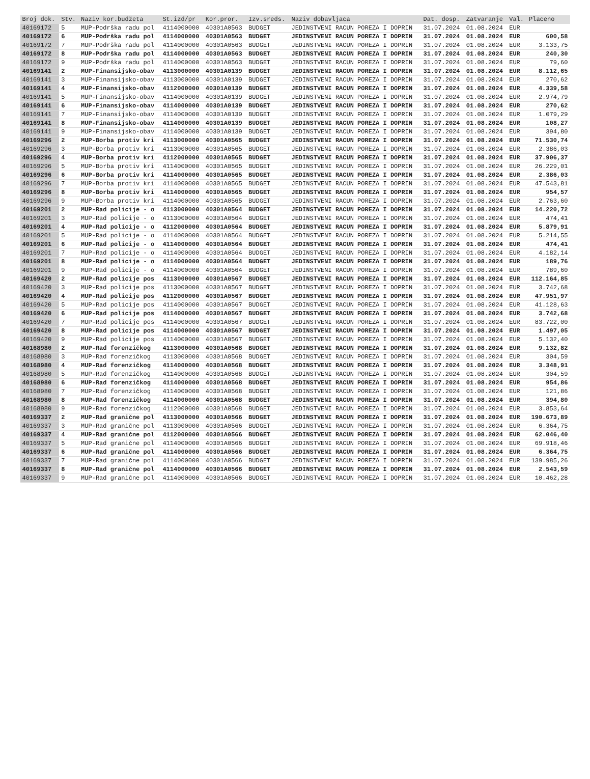| Broj dok. | Stv. | Naziv kor.budžeta | St.izd/pr | Kor.pror. | Izv.sreds. | Naziv dobavljaca | Dat. dosp. | Zatvaranje | Val. | Placeno |
| --- | --- | --- | --- | --- | --- | --- | --- | --- | --- | --- |
| 40169172 | 5 | MUP-Podrška radu pol | 4114000000 | 40301A0563 | BUDGET | JEDINSTVENI RACUN POREZA I DOPRIN | 31.07.2024 | 01.08.2024 | EUR | |
| 40169172 | 6 | MUP-Podrška radu pol | 4114000000 | 40301A0563 | BUDGET | JEDINSTVENI RACUN POREZA I DOPRIN | 31.07.2024 | 01.08.2024 | EUR | 600,58 |
| 40169172 | 7 | MUP-Podrška radu pol | 4114000000 | 40301A0563 | BUDGET | JEDINSTVENI RACUN POREZA I DOPRIN | 31.07.2024 | 01.08.2024 | EUR | 3.133,75 |
| 40169172 | 8 | MUP-Podrška radu pol | 4114000000 | 40301A0563 | BUDGET | JEDINSTVENI RACUN POREZA I DOPRIN | 31.07.2024 | 01.08.2024 | EUR | 240,30 |
| 40169172 | 9 | MUP-Podrška radu pol | 4114000000 | 40301A0563 | BUDGET | JEDINSTVENI RACUN POREZA I DOPRIN | 31.07.2024 | 01.08.2024 | EUR | 79,60 |
| 40169141 | 2 | MUP-Finansijsko-obav | 4113000000 | 40301A0139 | BUDGET | JEDINSTVENI RACUN POREZA I DOPRIN | 31.07.2024 | 01.08.2024 | EUR | 8.112,65 |
| 40169141 | 3 | MUP-Finansijsko-obav | 4113000000 | 40301A0139 | BUDGET | JEDINSTVENI RACUN POREZA I DOPRIN | 31.07.2024 | 01.08.2024 | EUR | 270,62 |
| 40169141 | 4 | MUP-Finansijsko-obav | 4112000000 | 40301A0139 | BUDGET | JEDINSTVENI RACUN POREZA I DOPRIN | 31.07.2024 | 01.08.2024 | EUR | 4.339,58 |
| 40169141 | 5 | MUP-Finansijsko-obav | 4114000000 | 40301A0139 | BUDGET | JEDINSTVENI RACUN POREZA I DOPRIN | 31.07.2024 | 01.08.2024 | EUR | 2.974,79 |
| 40169141 | 6 | MUP-Finansijsko-obav | 4114000000 | 40301A0139 | BUDGET | JEDINSTVENI RACUN POREZA I DOPRIN | 31.07.2024 | 01.08.2024 | EUR | 270,62 |
| 40169141 | 7 | MUP-Finansijsko-obav | 4114000000 | 40301A0139 | BUDGET | JEDINSTVENI RACUN POREZA I DOPRIN | 31.07.2024 | 01.08.2024 | EUR | 1.079,29 |
| 40169141 | 8 | MUP-Finansijsko-obav | 4114000000 | 40301A0139 | BUDGET | JEDINSTVENI RACUN POREZA I DOPRIN | 31.07.2024 | 01.08.2024 | EUR | 108,27 |
| 40169141 | 9 | MUP-Finansijsko-obav | 4114000000 | 40301A0139 | BUDGET | JEDINSTVENI RACUN POREZA I DOPRIN | 31.07.2024 | 01.08.2024 | EUR | 394,80 |
| 40169296 | 2 | MUP-Borba protiv kri | 4113000000 | 40301A0565 | BUDGET | JEDINSTVENI RACUN POREZA I DOPRIN | 31.07.2024 | 01.08.2024 | EUR | 71.530,74 |
| 40169296 | 3 | MUP-Borba protiv kri | 4113000000 | 40301A0565 | BUDGET | JEDINSTVENI RACUN POREZA I DOPRIN | 31.07.2024 | 01.08.2024 | EUR | 2.386,03 |
| 40169296 | 4 | MUP-Borba protiv kri | 4112000000 | 40301A0565 | BUDGET | JEDINSTVENI RACUN POREZA I DOPRIN | 31.07.2024 | 01.08.2024 | EUR | 37.906,37 |
| 40169296 | 5 | MUP-Borba protiv kri | 4114000000 | 40301A0565 | BUDGET | JEDINSTVENI RACUN POREZA I DOPRIN | 31.07.2024 | 01.08.2024 | EUR | 26.229,01 |
| 40169296 | 6 | MUP-Borba protiv kri | 4114000000 | 40301A0565 | BUDGET | JEDINSTVENI RACUN POREZA I DOPRIN | 31.07.2024 | 01.08.2024 | EUR | 2.386,03 |
| 40169296 | 7 | MUP-Borba protiv kri | 4114000000 | 40301A0565 | BUDGET | JEDINSTVENI RACUN POREZA I DOPRIN | 31.07.2024 | 01.08.2024 | EUR | 47.543,81 |
| 40169296 | 8 | MUP-Borba protiv kri | 4114000000 | 40301A0565 | BUDGET | JEDINSTVENI RACUN POREZA I DOPRIN | 31.07.2024 | 01.08.2024 | EUR | 954,57 |
| 40169296 | 9 | MUP-Borba protiv kri | 4114000000 | 40301A0565 | BUDGET | JEDINSTVENI RACUN POREZA I DOPRIN | 31.07.2024 | 01.08.2024 | EUR | 2.763,60 |
| 40169201 | 2 | MUP-Rad policije - o | 4113000000 | 40301A0564 | BUDGET | JEDINSTVENI RACUN POREZA I DOPRIN | 31.07.2024 | 01.08.2024 | EUR | 14.220,72 |
| 40169201 | 3 | MUP-Rad policije - o | 4113000000 | 40301A0564 | BUDGET | JEDINSTVENI RACUN POREZA I DOPRIN | 31.07.2024 | 01.08.2024 | EUR | 474,41 |
| 40169201 | 4 | MUP-Rad policije - o | 4112000000 | 40301A0564 | BUDGET | JEDINSTVENI RACUN POREZA I DOPRIN | 31.07.2024 | 01.08.2024 | EUR | 5.879,91 |
| 40169201 | 5 | MUP-Rad policije - o | 4114000000 | 40301A0564 | BUDGET | JEDINSTVENI RACUN POREZA I DOPRIN | 31.07.2024 | 01.08.2024 | EUR | 5.214,55 |
| 40169201 | 6 | MUP-Rad policije - o | 4114000000 | 40301A0564 | BUDGET | JEDINSTVENI RACUN POREZA I DOPRIN | 31.07.2024 | 01.08.2024 | EUR | 474,41 |
| 40169201 | 7 | MUP-Rad policije - o | 4114000000 | 40301A0564 | BUDGET | JEDINSTVENI RACUN POREZA I DOPRIN | 31.07.2024 | 01.08.2024 | EUR | 4.182,14 |
| 40169201 | 8 | MUP-Rad policije - o | 4114000000 | 40301A0564 | BUDGET | JEDINSTVENI RACUN POREZA I DOPRIN | 31.07.2024 | 01.08.2024 | EUR | 189,76 |
| 40169201 | 9 | MUP-Rad policije - o | 4114000000 | 40301A0564 | BUDGET | JEDINSTVENI RACUN POREZA I DOPRIN | 31.07.2024 | 01.08.2024 | EUR | 789,60 |
| 40169420 | 2 | MUP-Rad policije pos | 4113000000 | 40301A0567 | BUDGET | JEDINSTVENI RACUN POREZA I DOPRIN | 31.07.2024 | 01.08.2024 | EUR | 112.164,85 |
| 40169420 | 3 | MUP-Rad policije pos | 4113000000 | 40301A0567 | BUDGET | JEDINSTVENI RACUN POREZA I DOPRIN | 31.07.2024 | 01.08.2024 | EUR | 3.742,68 |
| 40169420 | 4 | MUP-Rad policije pos | 4112000000 | 40301A0567 | BUDGET | JEDINSTVENI RACUN POREZA I DOPRIN | 31.07.2024 | 01.08.2024 | EUR | 47.951,97 |
| 40169420 | 5 | MUP-Rad policije pos | 4114000000 | 40301A0567 | BUDGET | JEDINSTVENI RACUN POREZA I DOPRIN | 31.07.2024 | 01.08.2024 | EUR | 41.128,63 |
| 40169420 | 6 | MUP-Rad policije pos | 4114000000 | 40301A0567 | BUDGET | JEDINSTVENI RACUN POREZA I DOPRIN | 31.07.2024 | 01.08.2024 | EUR | 3.742,68 |
| 40169420 | 7 | MUP-Rad policije pos | 4114000000 | 40301A0567 | BUDGET | JEDINSTVENI RACUN POREZA I DOPRIN | 31.07.2024 | 01.08.2024 | EUR | 83.722,00 |
| 40169420 | 8 | MUP-Rad policije pos | 4114000000 | 40301A0567 | BUDGET | JEDINSTVENI RACUN POREZA I DOPRIN | 31.07.2024 | 01.08.2024 | EUR | 1.497,05 |
| 40169420 | 9 | MUP-Rad policije pos | 4114000000 | 40301A0567 | BUDGET | JEDINSTVENI RACUN POREZA I DOPRIN | 31.07.2024 | 01.08.2024 | EUR | 5.132,40 |
| 40168980 | 2 | MUP-Rad forenzičkog | 4113000000 | 40301A0568 | BUDGET | JEDINSTVENI RACUN POREZA I DOPRIN | 31.07.2024 | 01.08.2024 | EUR | 9.132,82 |
| 40168980 | 3 | MUP-Rad forenzičkog | 4113000000 | 40301A0568 | BUDGET | JEDINSTVENI RACUN POREZA I DOPRIN | 31.07.2024 | 01.08.2024 | EUR | 304,59 |
| 40168980 | 4 | MUP-Rad forenzičkog | 4114000000 | 40301A0568 | BUDGET | JEDINSTVENI RACUN POREZA I DOPRIN | 31.07.2024 | 01.08.2024 | EUR | 3.348,91 |
| 40168980 | 5 | MUP-Rad forenzičkog | 4114000000 | 40301A0568 | BUDGET | JEDINSTVENI RACUN POREZA I DOPRIN | 31.07.2024 | 01.08.2024 | EUR | 304,59 |
| 40168980 | 6 | MUP-Rad forenzičkog | 4114000000 | 40301A0568 | BUDGET | JEDINSTVENI RACUN POREZA I DOPRIN | 31.07.2024 | 01.08.2024 | EUR | 954,86 |
| 40168980 | 7 | MUP-Rad forenzičkog | 4114000000 | 40301A0568 | BUDGET | JEDINSTVENI RACUN POREZA I DOPRIN | 31.07.2024 | 01.08.2024 | EUR | 121,86 |
| 40168980 | 8 | MUP-Rad forenzičkog | 4114000000 | 40301A0568 | BUDGET | JEDINSTVENI RACUN POREZA I DOPRIN | 31.07.2024 | 01.08.2024 | EUR | 394,80 |
| 40168980 | 9 | MUP-Rad forenzičkog | 4112000000 | 40301A0568 | BUDGET | JEDINSTVENI RACUN POREZA I DOPRIN | 31.07.2024 | 01.08.2024 | EUR | 3.853,64 |
| 40169337 | 2 | MUP-Rad granične pol | 4113000000 | 40301A0566 | BUDGET | JEDINSTVENI RACUN POREZA I DOPRIN | 31.07.2024 | 01.08.2024 | EUR | 190.673,89 |
| 40169337 | 3 | MUP-Rad granične pol | 4113000000 | 40301A0566 | BUDGET | JEDINSTVENI RACUN POREZA I DOPRIN | 31.07.2024 | 01.08.2024 | EUR | 6.364,75 |
| 40169337 | 4 | MUP-Rad granične pol | 4112000000 | 40301A0566 | BUDGET | JEDINSTVENI RACUN POREZA I DOPRIN | 31.07.2024 | 01.08.2024 | EUR | 62.046,40 |
| 40169337 | 5 | MUP-Rad granične pol | 4114000000 | 40301A0566 | BUDGET | JEDINSTVENI RACUN POREZA I DOPRIN | 31.07.2024 | 01.08.2024 | EUR | 69.918,46 |
| 40169337 | 6 | MUP-Rad granične pol | 4114000000 | 40301A0566 | BUDGET | JEDINSTVENI RACUN POREZA I DOPRIN | 31.07.2024 | 01.08.2024 | EUR | 6.364,75 |
| 40169337 | 7 | MUP-Rad granične pol | 4114000000 | 40301A0566 | BUDGET | JEDINSTVENI RACUN POREZA I DOPRIN | 31.07.2024 | 01.08.2024 | EUR | 139.985,26 |
| 40169337 | 8 | MUP-Rad granične pol | 4114000000 | 40301A0566 | BUDGET | JEDINSTVENI RACUN POREZA I DOPRIN | 31.07.2024 | 01.08.2024 | EUR | 2.543,59 |
| 40169337 | 9 | MUP-Rad granične pol | 4114000000 | 40301A0566 | BUDGET | JEDINSTVENI RACUN POREZA I DOPRIN | 31.07.2024 | 01.08.2024 | EUR | 10.462,28 |